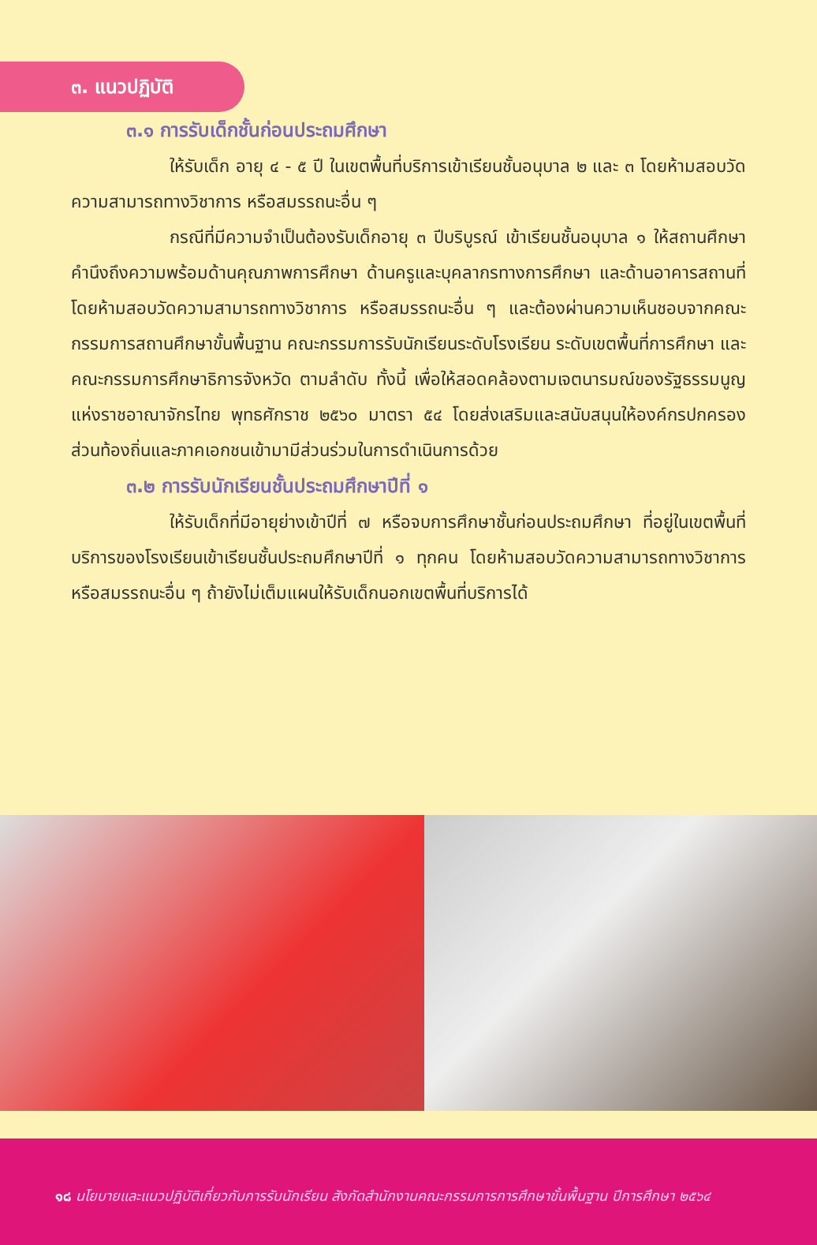๓. แนวปฏิบัติ
๓.๑ การรับเด็กชั้นก่อนประถมศึกษา
ให้รับเด็ก อายุ ๔ - ๕ ปี ในเขตพื้นที่บริการเข้าเรียนชั้นอนุบาล ๒ และ ๓ โดยห้ามสอบวัดความสามารถทางวิชาการ หรือสมรรถนะอื่น ๆ
กรณีที่มีความจำเป็นต้องรับเด็กอายุ ๓ ปีบริบูรณ์ เข้าเรียนชั้นอนุบาล ๑ ให้สถานศึกษาคำนึงถึงความพร้อมด้านคุณภาพการศึกษา ด้านครูและบุคลากรทางการศึกษา และด้านอาคารสถานที่ โดยห้ามสอบวัดความสามารถทางวิชาการ หรือสมรรถนะอื่น ๆ และต้องผ่านความเห็นชอบจากคณะกรรมการสถานศึกษาขั้นพื้นฐาน คณะกรรมการรับนักเรียนระดับโรงเรียน ระดับเขตพื้นที่การศึกษา และคณะกรรมการศึกษาธิการจังหวัด ตามลำดับ ทั้งนี้ เพื่อให้สอดคล้องตามเจตนารมณ์ของรัฐธรรมนูญแห่งราชอาณาจักรไทย พุทธศักราช ๒๕๖๐ มาตรา ๕๔ โดยส่งเสริมและสนับสนุนให้องค์กรปกครองส่วนท้องถิ่นและภาคเอกชนเข้ามามีส่วนร่วมในการดำเนินการด้วย
๓.๒ การรับนักเรียนชั้นประถมศึกษาปีที่ ๑
ให้รับเด็กที่มีอายุย่างเข้าปีที่ ๗ หรือจบการศึกษาชั้นก่อนประถมศึกษา ที่อยู่ในเขตพื้นที่บริการของโรงเรียนเข้าเรียนชั้นประถมศึกษาปีที่ ๑ ทุกคน โดยห้ามสอบวัดความสามารถทางวิชาการ หรือสมรรถนะอื่น ๆ ถ้ายังไม่เต็มแผนให้รับเด็กนอกเขตพื้นที่บริการได้
๑๘ นโยบายและแนวปฏิบัติเกี่ยวกับการรับนักเรียน สังกัดสำนักงานคณะกรรมการการศึกษาขั้นพื้นฐาน ปีการศึกษา ๒๕๖๔